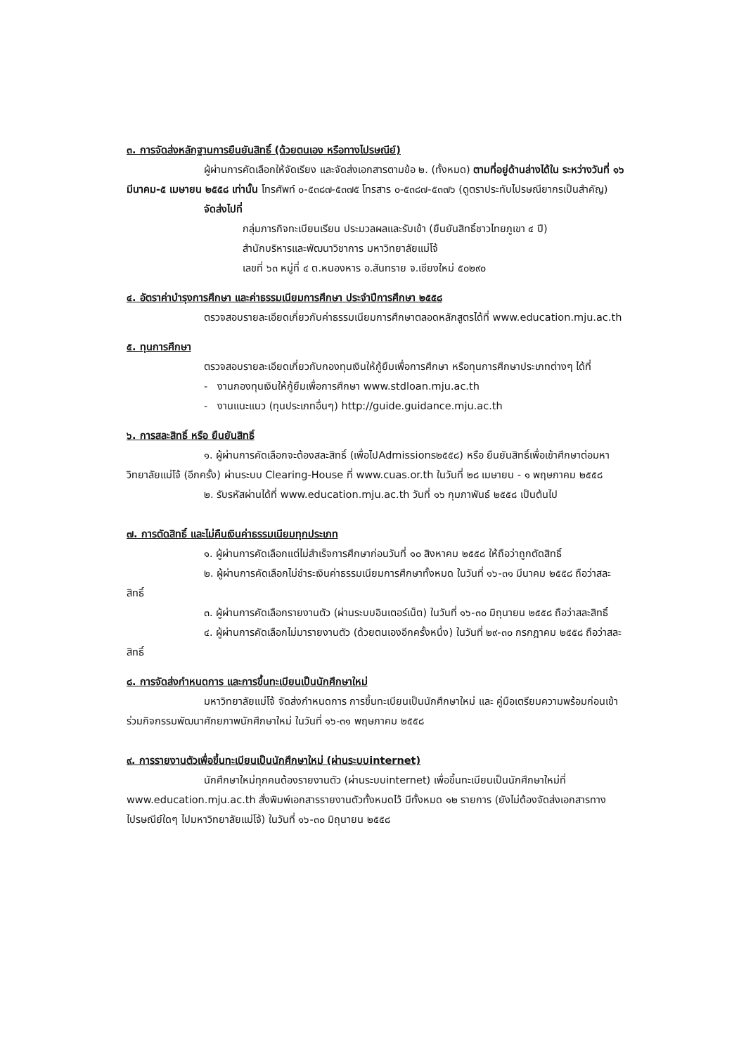๓. การจัดส่งหลักฐานการยืนยันสิทธิ์ (ด้วยตนเอง หรือทางไปรษณีย์)
ผู้ผ่านการคัดเลือกให้จัดเรียง และจัดส่งเอกสารตามข้อ ๒. (ทั้งหมด) ตามที่อยู่ด้านล่างได้ใน ระหว่างวันที่ ๑๖ มีนาคม-๕ เมษายน ๒๕๕๘ เท่านั้น โทรศัพท์ ๐-๕๓๘๗-๕๓๗๕ โทรสาร ๐-๕๓๘๗-๕๓๗๖ (ดูตราประทับไปรษณียากรเป็นสำคัญ)
จัดส่งไปที่
กลุ่มภารกิจทะเบียนเรียน ประมวลผลและรับเข้า (ยืนยันสิทธิ์ชาวไทยภูเขา ๔ ปี)
สำนักบริหารและพัฒนาวิชาการ มหาวิทยาลัยแม่โจ้
เลขที่ ๖๓ หมู่ที่ ๔ ต.หนองหาร อ.สันทราย จ.เชียงใหม่ ๕๐๒๙๐
๔. อัตราค่าบำรุงการศึกษา และค่าธรรมเนียมการศึกษา ประจำปีการศึกษา ๒๕๕๘
ตรวจสอบรายละเอียดเกี่ยวกับค่าธรรมเนียมการศึกษาตลอดหลักสูตรได้ที่ www.education.mju.ac.th
๕. ทุนการศึกษา
ตรวจสอบรายละเอียดเกี่ยวกับกองทุนเงินให้กู้ยืมเพื่อการศึกษา หรือทุนการศึกษาประเภทต่างๆ ได้ที่
- งานกองทุนเงินให้กู้ยืมเพื่อการศึกษา www.stdloan.mju.ac.th
- งานแนะแนว (ทุนประเภทอื่นๆ) http://guide.guidance.mju.ac.th
๖. การสละสิทธิ์ หรือ ยืนยันสิทธิ์
๑. ผู้ผ่านการคัดเลือกจะต้องสละสิทธิ์ (เพื่อไปAdmissions๒๕๕๘) หรือ ยืนยันสิทธิ์เพื่อเข้าศึกษาต่อมหาวิทยาลัยแม่โจ้ (อีกครั้ง) ผ่านระบบ Clearing-House ที่ www.cuas.or.th ในวันที่ ๒๘ เมษายน - ๑ พฤษภาคม ๒๕๕๘
๒. รับรหัสผ่านได้ที่ www.education.mju.ac.th วันที่ ๑๖ กุมภาพันธ์ ๒๕๕๘ เป็นต้นไป
๗. การตัดสิทธิ์ และไม่คืนเงินค่าธรรมเนียมทุกประเภท
๑. ผู้ผ่านการคัดเลือกแต่ไม่สำเร็จการศึกษาก่อนวันที่ ๑๐ สิงหาคม ๒๕๕๘ ให้ถือว่าถูกตัดสิทธิ์
๒. ผู้ผ่านการคัดเลือกไม่ชำระเงินค่าธรรมเนียมการศึกษาทั้งหมด ในวันที่ ๑๖-๓๑ มีนาคม ๒๕๕๘ ถือว่าสละสิทธิ์
๓. ผู้ผ่านการคัดเลือกรายงานตัว (ผ่านระบบอินเตอร์เน็ต) ในวันที่ ๑๖-๓๐ มิถุนายน ๒๕๕๘ ถือว่าสละสิทธิ์
๔. ผู้ผ่านการคัดเลือกไม่มารายงานตัว (ด้วยตนเองอีกครั้งหนึ่ง) ในวันที่ ๒๙-๓๐ กรกฎาคม ๒๕๕๘ ถือว่าสละสิทธิ์
๘. การจัดส่งกำหนดการ และการขึ้นทะเบียนเป็นนักศึกษาใหม่
มหาวิทยาลัยแม่โจ้ จัดส่งกำหนดการ การขึ้นทะเบียนเป็นนักศึกษาใหม่ และ คู่มือเตรียมความพร้อมก่อนเข้าร่วมกิจกรรมพัฒนาศักยภาพนักศึกษาใหม่ ในวันที่ ๑๖-๓๑ พฤษภาคม ๒๕๕๘
๙. การรายงานตัวเพื่อขึ้นทะเบียนเป็นนักศึกษาใหม่ (ผ่านระบบinternet)
นักศึกษาใหม่ทุกคนต้องรายงานตัว (ผ่านระบบinternet) เพื่อขึ้นทะเบียนเป็นนักศึกษาใหม่ที่ www.education.mju.ac.th สั่งพิมพ์เอกสารรายงานตัวทั้งหมดไว้ มีทั้งหมด ๑๒ รายการ (ยังไม่ต้องจัดส่งเอกสารทางไปรษณีย์ใดๆ ไปมหาวิทยาลัยแม่โจ้) ในวันที่ ๑๖-๓๐ มิถุนายน ๒๕๕๘